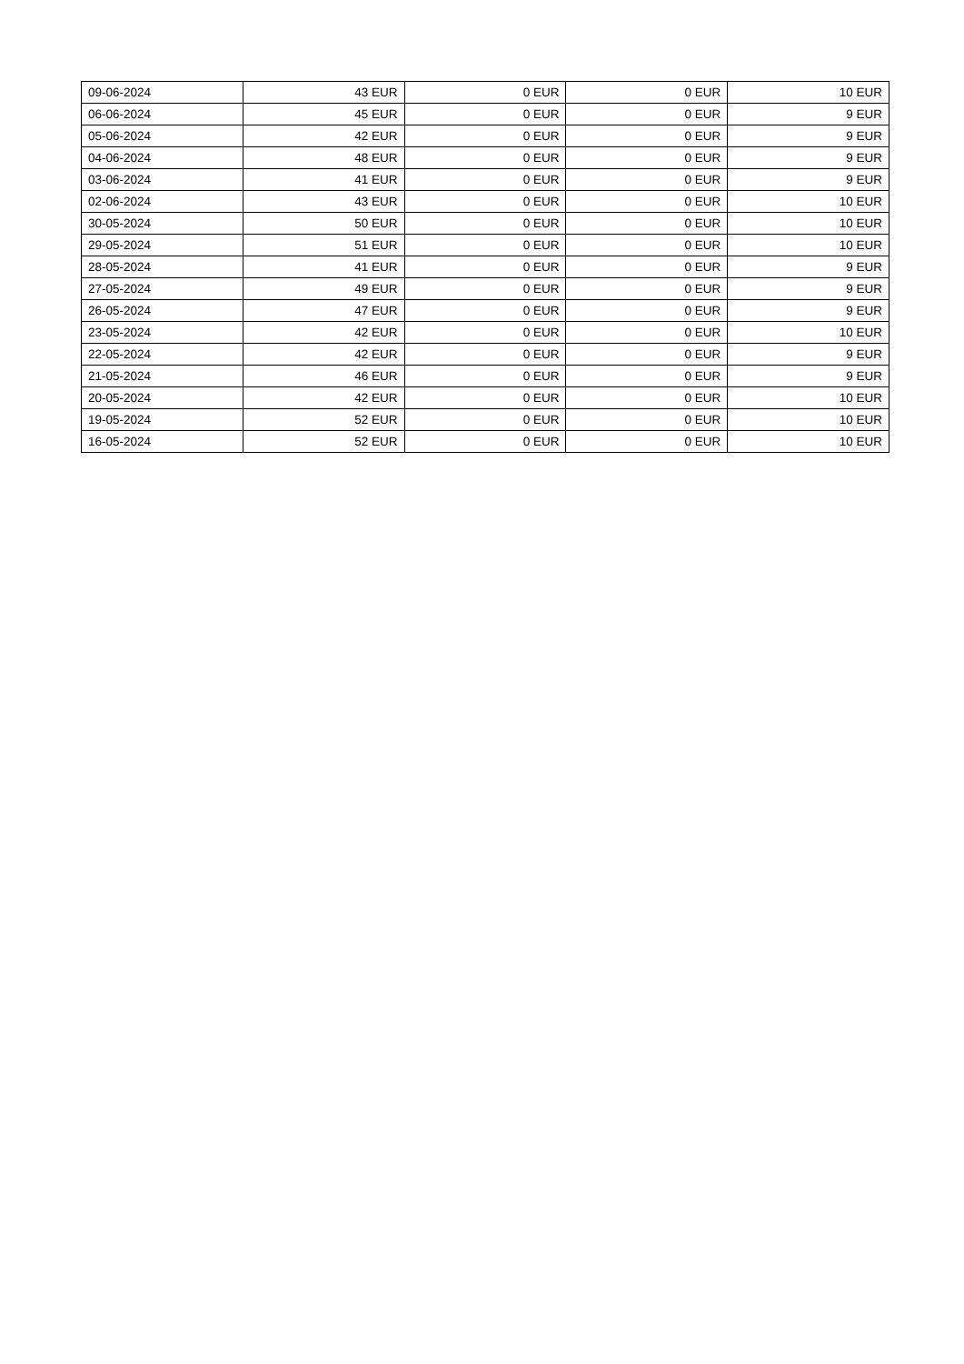| 09-06-2024 | 43 EUR | 0 EUR | 0 EUR | 10 EUR |
| 06-06-2024 | 45 EUR | 0 EUR | 0 EUR | 9 EUR |
| 05-06-2024 | 42 EUR | 0 EUR | 0 EUR | 9 EUR |
| 04-06-2024 | 48 EUR | 0 EUR | 0 EUR | 9 EUR |
| 03-06-2024 | 41 EUR | 0 EUR | 0 EUR | 9 EUR |
| 02-06-2024 | 43 EUR | 0 EUR | 0 EUR | 10 EUR |
| 30-05-2024 | 50 EUR | 0 EUR | 0 EUR | 10 EUR |
| 29-05-2024 | 51 EUR | 0 EUR | 0 EUR | 10 EUR |
| 28-05-2024 | 41 EUR | 0 EUR | 0 EUR | 9 EUR |
| 27-05-2024 | 49 EUR | 0 EUR | 0 EUR | 9 EUR |
| 26-05-2024 | 47 EUR | 0 EUR | 0 EUR | 9 EUR |
| 23-05-2024 | 42 EUR | 0 EUR | 0 EUR | 10 EUR |
| 22-05-2024 | 42 EUR | 0 EUR | 0 EUR | 9 EUR |
| 21-05-2024 | 46 EUR | 0 EUR | 0 EUR | 9 EUR |
| 20-05-2024 | 42 EUR | 0 EUR | 0 EUR | 10 EUR |
| 19-05-2024 | 52 EUR | 0 EUR | 0 EUR | 10 EUR |
| 16-05-2024 | 52 EUR | 0 EUR | 0 EUR | 10 EUR |